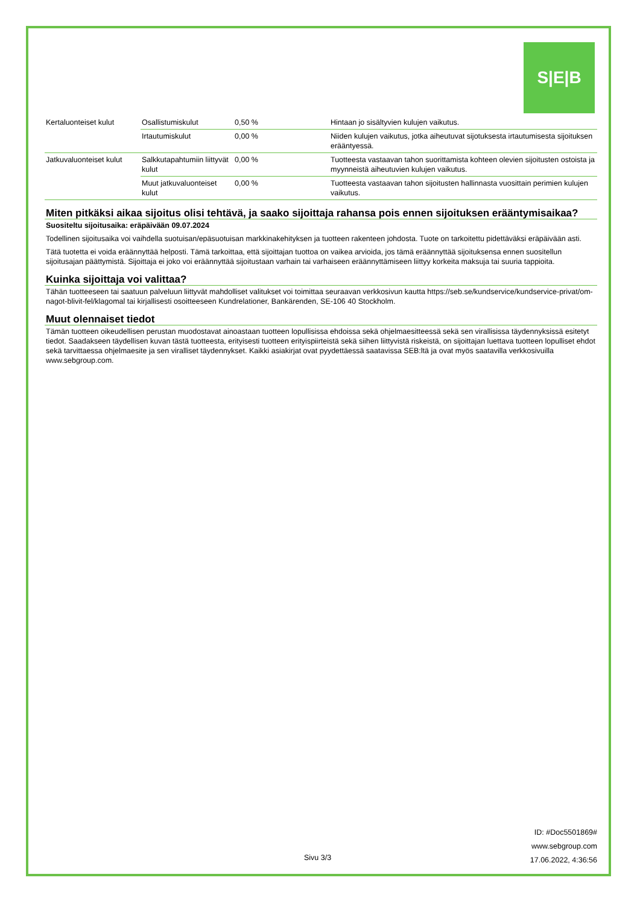S|E|B
| Kertaluonteiset kulut | Osallistumiskulut | 0,50 % | Hintaan jo sisältyvien kulujen vaikutus. |
| | Irtautumiskulut | 0,00 % | Niiden kulujen vaikutus, jotka aiheutuvat sijotuksesta irtautumisesta sijoituksen erääntyessä. |
| Jatkuvaluonteiset kulut | Salkkutapahtumiin liittyvät kulut | 0,00 % | Tuotteesta vastaavan tahon suorittamista kohteen olevien sijoitusten ostoista ja myynneistä aiheutuvien kulujen vaikutus. |
| | Muut jatkuvaluonteiset kulut | 0,00 % | Tuotteesta vastaavan tahon sijoitusten hallinnasta vuosittain perimien kulujen vaikutus. |
Miten pitkäksi aikaa sijoitus olisi tehtävä, ja saako sijoittaja rahansa pois ennen sijoituksen erääntymisaikaa?
Suositeltu sijoitusaika: eräpäivään 09.07.2024
Todellinen sijoitusaika voi vaihdella suotuisan/epäsuotuisan markkinakehityksen ja tuotteen rakenteen johdosta. Tuote on tarkoitettu pidettäväksi eräpäivään asti.
Tätä tuotetta ei voida eräännyttää helposti. Tämä tarkoittaa, että sijoittajan tuottoa on vaikea arvioida, jos tämä eräännyttää sijoituksensa ennen suositellun sijoitusajan päättymistä. Sijoittaja ei joko voi eräännyttää sijoitustaan varhain tai varhaiseen eräännyttämiseen liittyy korkeita maksuja tai suuria tappioita.
Kuinka sijoittaja voi valittaa?
Tähän tuotteeseen tai saatuun palveluun liittyvät mahdolliset valitukset voi toimittaa seuraavan verkkosivun kautta https://seb.se/kundservice/kundservice-privat/om-nagot-blivit-fel/klagomal tai kirjallisesti osoitteeseen Kundrelationer, Bankärenden, SE-106 40 Stockholm.
Muut olennaiset tiedot
Tämän tuotteen oikeudellisen perustan muodostavat ainoastaan tuotteen lopullisissa ehdoissa sekä ohjelmaesitteessä sekä sen virallisissa täydennyksissä esitetyt tiedot. Saadakseen täydellisen kuvan tästä tuotteesta, erityisesti tuotteen erityispiirteistä sekä siihen liittyvistä riskeistä, on sijoittajan luettava tuotteen lopulliset ehdot sekä tarvittaessa ohjelmaesite ja sen viralliset täydennykset. Kaikki asiakirjat ovat pyydettäessä saatavissa SEB:ltä ja ovat myös saatavilla verkkosivuilla www.sebgroup.com.
ID: #Doc5501869#
www.sebgroup.com
Sivu 3/3
17.06.2022, 4:36:56